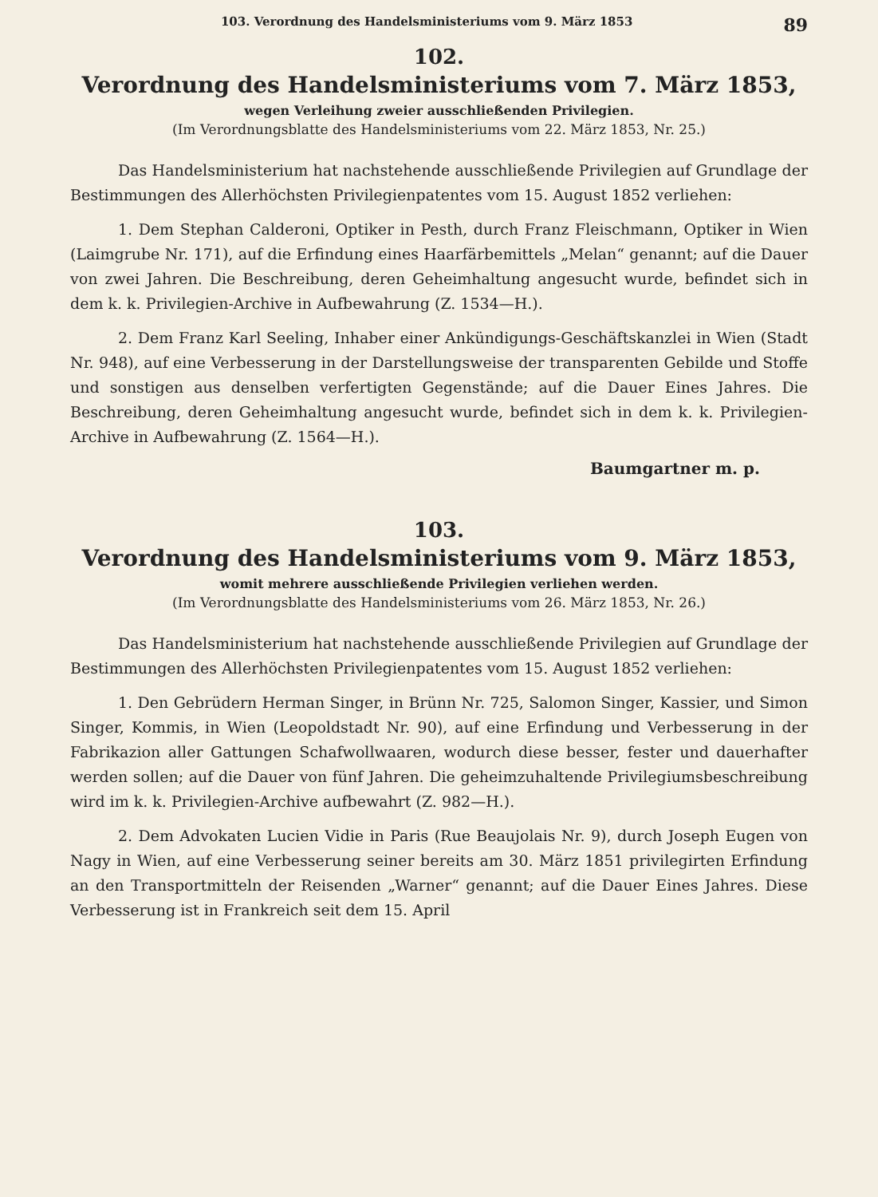103. Verordnung des Handelsministeriums vom 9. März 1853 89
102.
Verordnung des Handelsministeriums vom 7. März 1853,
wegen Verleihung zweier ausschließenden Privilegien.
(Im Verordnungsblatte des Handelsministeriums vom 22. März 1853, Nr. 25.)
Das Handelsministerium hat nachstehende ausschließende Privilegien auf Grundlage der Bestimmungen des Allerhöchsten Privilegienpatentes vom 15. August 1852 verliehen:
1. Dem Stephan Calderoni, Optiker in Pesth, durch Franz Fleischmann, Optiker in Wien (Laimgrube Nr. 171), auf die Erfindung eines Haarfärbemittels „Melan“ genannt; auf die Dauer von zwei Jahren. Die Beschreibung, deren Geheimhaltung angesucht wurde, befindet sich in dem k. k. Privilegien-Archive in Aufbewahrung (Z. 1534—H.).
2. Dem Franz Karl Seeling, Inhaber einer Ankündigungs-Geschäftskanzlei in Wien (Stadt Nr. 948), auf eine Verbesserung in der Darstellungsweise der transparenten Gebilde und Stoffe und sonstigen aus denselben verfertigten Gegenstände; auf die Dauer Eines Jahres. Die Beschreibung, deren Geheimhaltung angesucht wurde, befindet sich in dem k. k. Privilegien-Archive in Aufbewahrung (Z. 1564—H.).
Baumgartner m. p.
103.
Verordnung des Handelsministeriums vom 9. März 1853,
womit mehrere ausschließende Privilegien verliehen werden.
(Im Verordnungsblatte des Handelsministeriums vom 26. März 1853, Nr. 26.)
Das Handelsministerium hat nachstehende ausschließende Privilegien auf Grundlage der Bestimmungen des Allerhöchsten Privilegienpatentes vom 15. August 1852 verliehen:
1. Den Gebrüdern Herman Singer, in Brünn Nr. 725, Salomon Singer, Kassier, und Simon Singer, Kommis, in Wien (Leopoldstadt Nr. 90), auf eine Erfindung und Verbesserung in der Fabrikazion aller Gattungen Schafwollwaaren, wodurch diese besser, fester und dauerhafter werden sollen; auf die Dauer von fünf Jahren. Die geheimzuhaltende Privilegiumsbeschreibung wird im k. k. Privilegien-Archive aufbewahrt (Z. 982—H.).
2. Dem Advokaten Lucien Vidie in Paris (Rue Beaujolais Nr. 9), durch Joseph Eugen von Nagy in Wien, auf eine Verbesserung seiner bereits am 30. März 1851 privilegirten Erfindung an den Transportmitteln der Reisenden „Warner“ genannt; auf die Dauer Eines Jahres. Diese Verbesserung ist in Frankreich seit dem 15. April